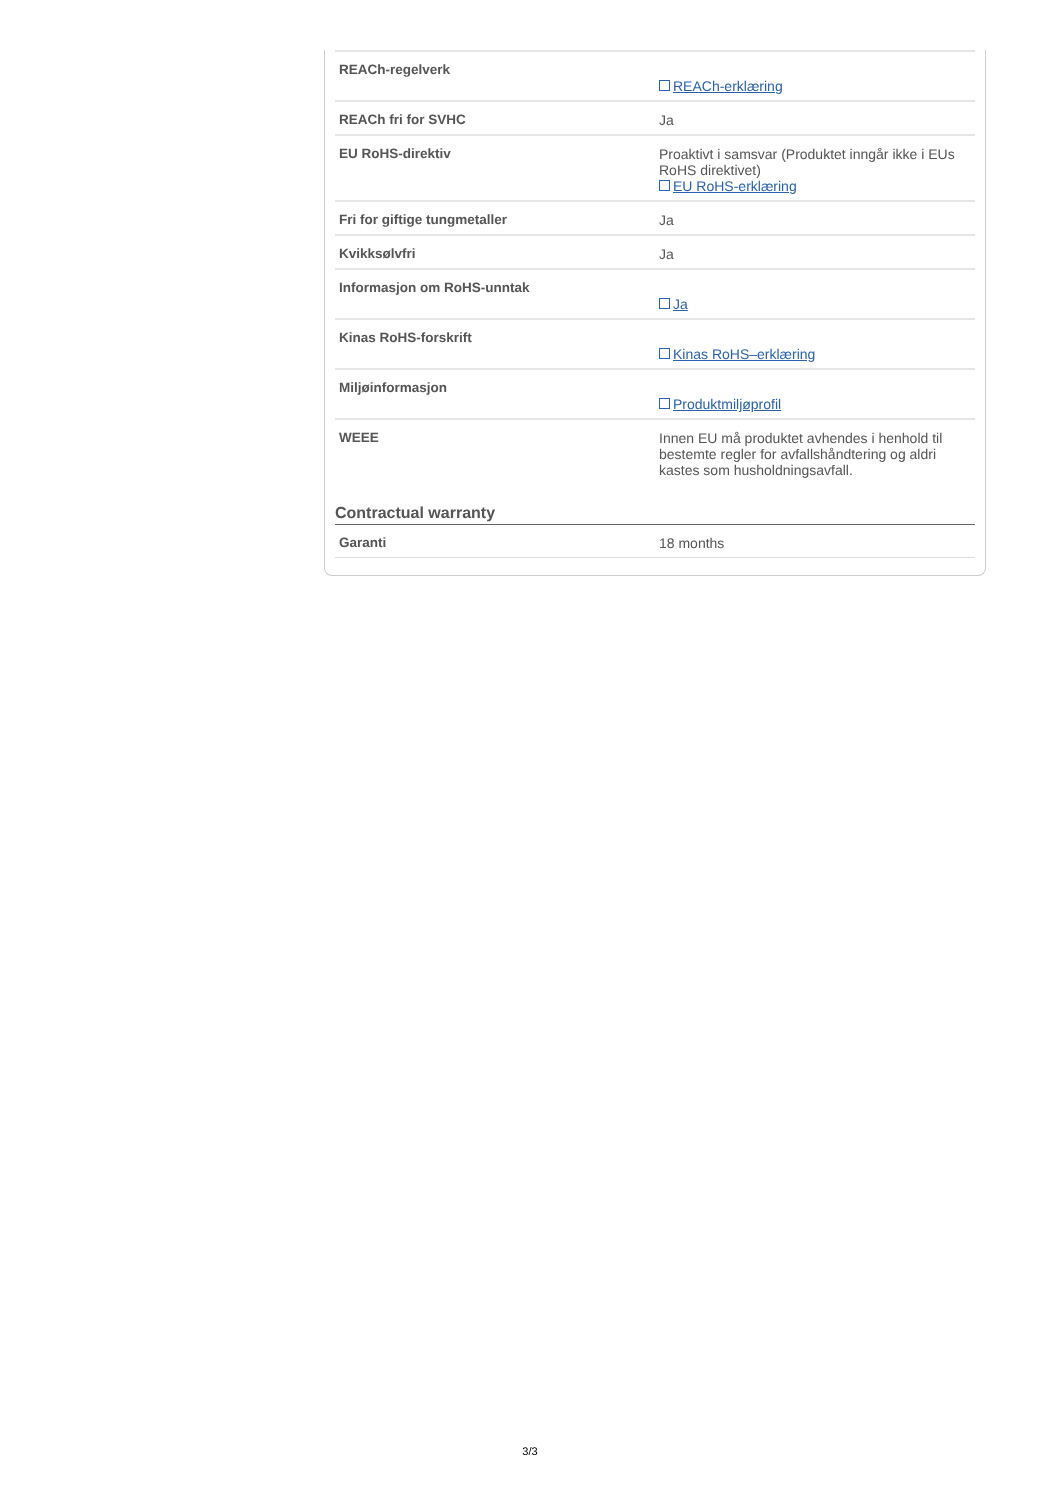| REACh-regelverk | REACh-erklæring |
| REACh fri for SVHC | Ja |
| EU RoHS-direktiv | Proaktivt i samsvar (Produktet inngår ikke i EUs RoHS direktivet) EU RoHS-erklæring |
| Fri for giftige tungmetaller | Ja |
| Kvikksølvfri | Ja |
| Informasjon om RoHS-unntak | Ja |
| Kinas RoHS-forskrift | Kinas RoHS–erklæring |
| Miljøinformasjon | Produktmiljøprofil |
| WEEE | Innen EU må produktet avhendes i henhold til bestemte regler for avfallshåndtering og aldri kastes som husholdningsavfall. |
Contractual warranty
| Garanti | 18 months |
3/3